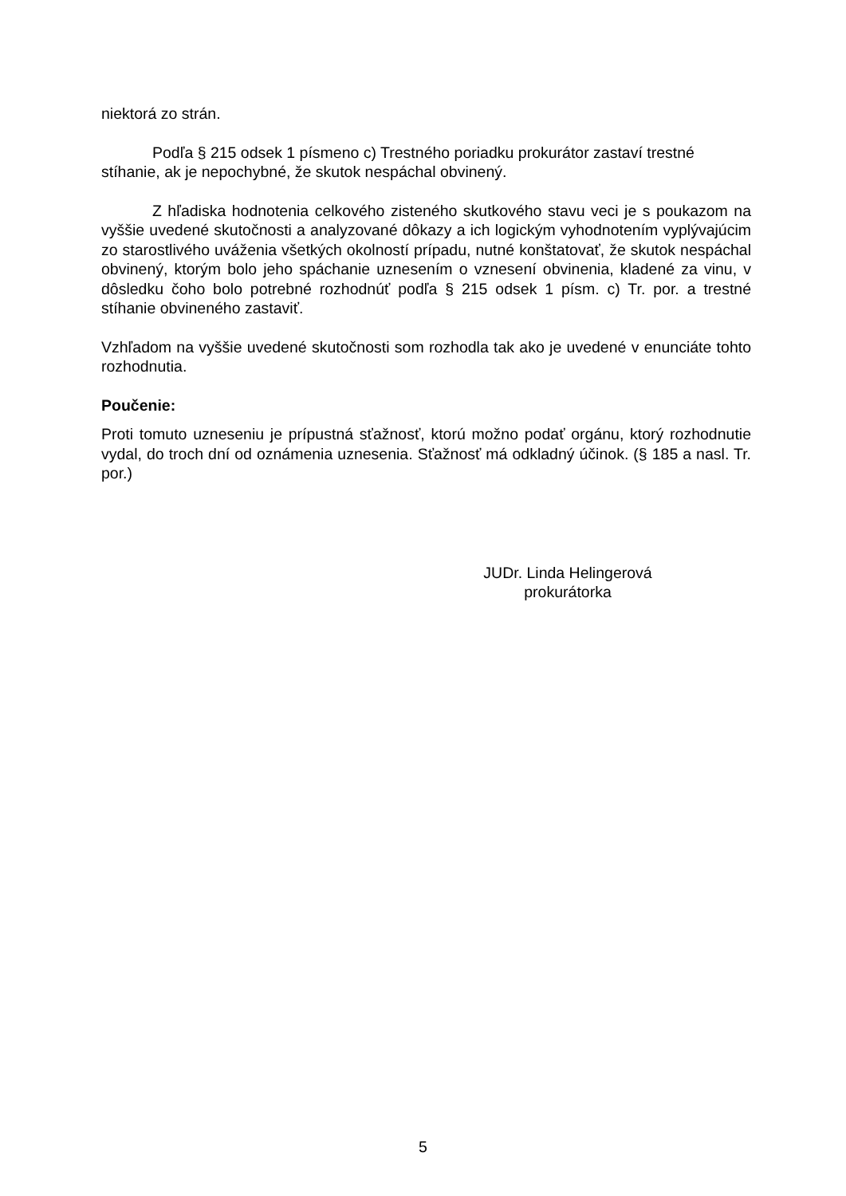niektorá zo strán.
Podľa § 215 odsek 1 písmeno c) Trestného poriadku prokurátor zastaví trestné stíhanie, ak je nepochybné, že skutok nespáchal obvinený.
Z hľadiska hodnotenia celkového zisteného skutkového stavu veci je s poukazom na vyššie uvedené skutočnosti a analyzované dôkazy a ich logickým vyhodnotením vyplývajúcim zo starostlivého uváženia všetkých okolností prípadu, nutné konštatovať, že skutok nespáchal obvinený, ktorým bolo jeho spáchanie uznesením o vznesení obvinenia, kladené za vinu, v dôsledku čoho bolo potrebné rozhodnúť podľa § 215 odsek 1 písm. c) Tr. por. a trestné stíhanie obvineného zastaviť.
Vzhľadom na vyššie uvedené skutočnosti som rozhodla tak ako je uvedené v enunciáte tohto rozhodnutia.
Poučenie:
Proti tomuto uzneseniu je prípustná sťažnosť, ktorú možno podať orgánu, ktorý rozhodnutie vydal, do troch dní od oznámenia uznesenia. Sťažnosť má odkladný účinok. (§ 185 a nasl. Tr. por.)
JUDr. Linda Helingerová
prokurátorka
5